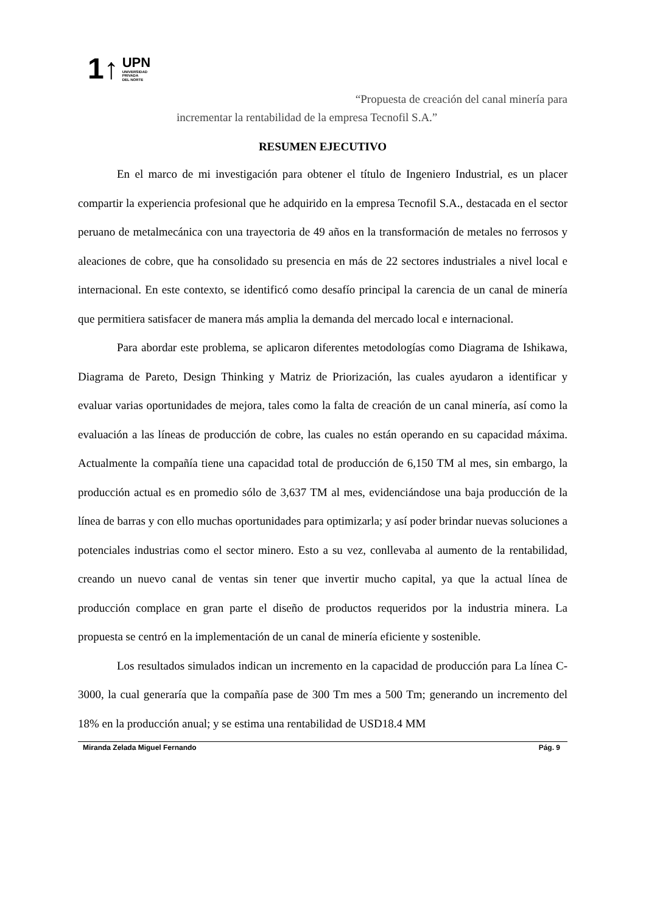1↑ UPN
UNIVERSIDAD
PRIVADA
DEL NORTE
“Propuesta de creación del canal minería para
incrementar la rentabilidad de la empresa Tecnofil S.A.”
RESUMEN EJECUTIVO
En el marco de mi investigación para obtener el título de Ingeniero Industrial, es un placer compartir la experiencia profesional que he adquirido en la empresa Tecnofil S.A., destacada en el sector peruano de metalmecánica con una trayectoria de 49 años en la transformación de metales no ferrosos y aleaciones de cobre, que ha consolidado su presencia en más de 22 sectores industriales a nivel local e internacional. En este contexto, se identificó como desafío principal la carencia de un canal de minería que permitiera satisfacer de manera más amplia la demanda del mercado local e internacional.
Para abordar este problema, se aplicaron diferentes metodologías como Diagrama de Ishikawa, Diagrama de Pareto, Design Thinking y Matriz de Priorización, las cuales ayudaron a identificar y evaluar varias oportunidades de mejora, tales como la falta de creación de un canal minería, así como la evaluación a las líneas de producción de cobre, las cuales no están operando en su capacidad máxima. Actualmente la compañía tiene una capacidad total de producción de 6,150 TM al mes, sin embargo, la producción actual es en promedio sólo de 3,637 TM al mes, evidenciándose una baja producción de la línea de barras y con ello muchas oportunidades para optimizarla; y así poder brindar nuevas soluciones a potenciales industrias como el sector minero. Esto a su vez, conllevaba al aumento de la rentabilidad, creando un nuevo canal de ventas sin tener que invertir mucho capital, ya que la actual línea de producción complace en gran parte el diseño de productos requeridos por la industria minera. La propuesta se centró en la implementación de un canal de minería eficiente y sostenible.
Los resultados simulados indican un incremento en la capacidad de producción para La línea C-3000, la cual generaría que la compañía pase de 300 Tm mes a 500 Tm; generando un incremento del 18% en la producción anual; y se estima una rentabilidad de USD18.4 MM
Miranda Zelada Miguel Fernando Pág. 9